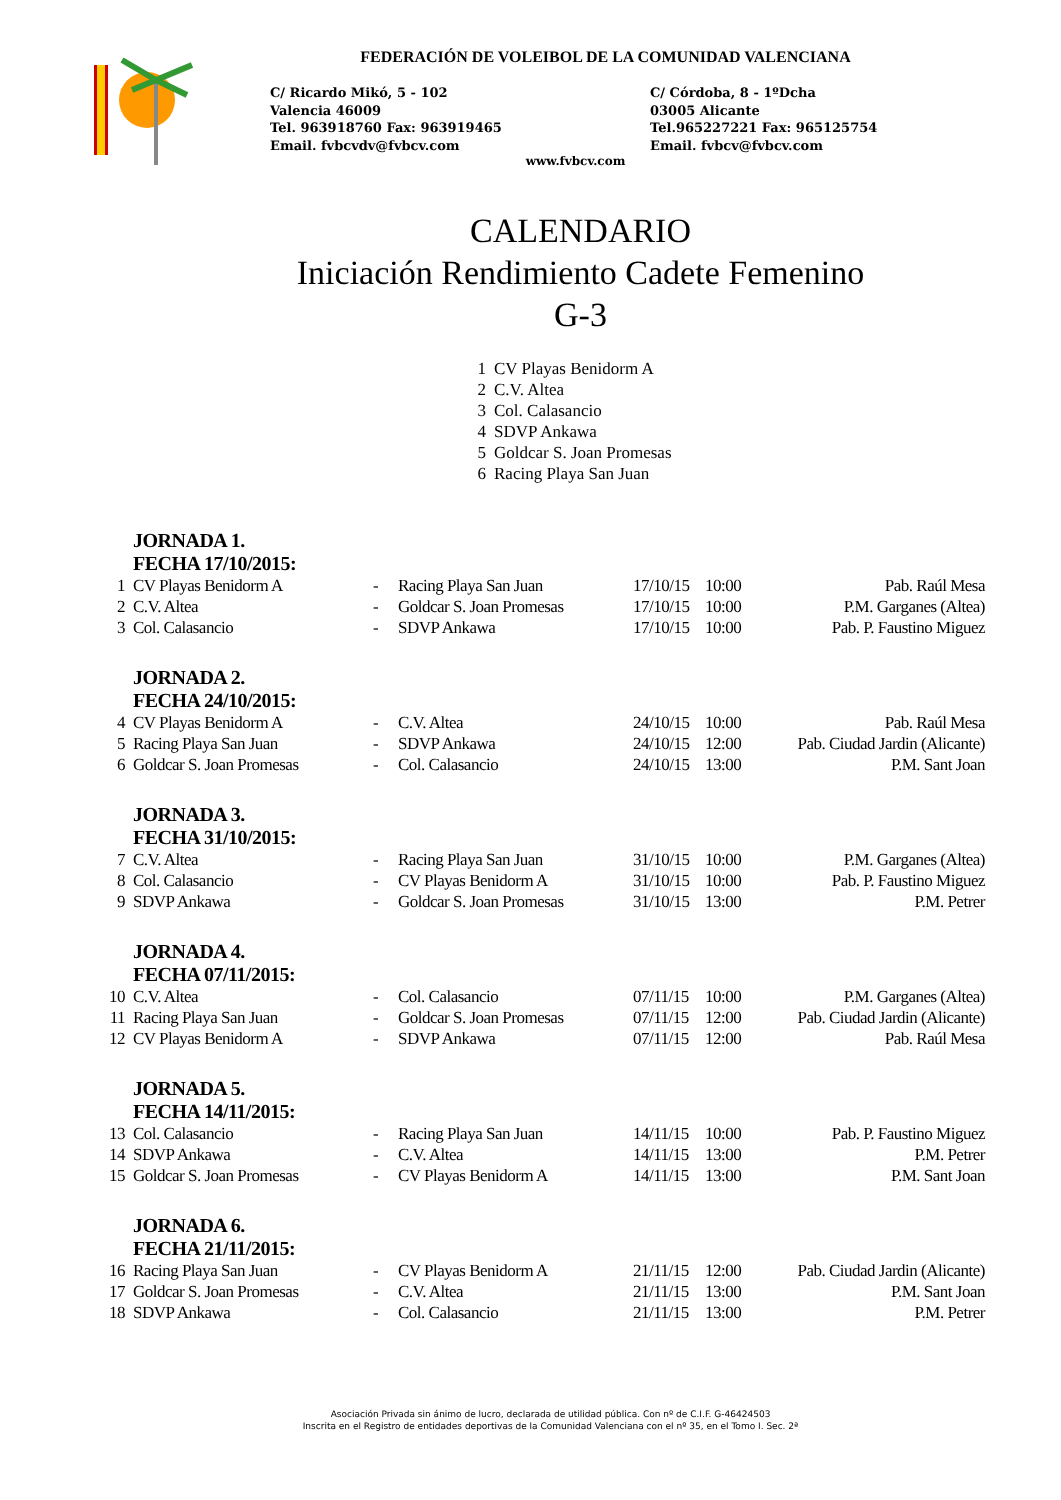FEDERACIÓN DE VOLEIBOL DE LA COMUNIDAD VALENCIANA
C/ Ricardo Mikó, 5 - 102
Valencia 46009
Tel. 963918760 Fax: 963919465
Email. fvbcvdv@fvbcv.com
C/ Córdoba, 8 - 1ºDcha
03005 Alicante
Tel.965227221 Fax: 965125754
Email. fvbcv@fvbcv.com
www.fvbcv.com
CALENDARIO
Iniciación Rendimiento Cadete Femenino
G-3
1 CV Playas Benidorm A
2 C.V. Altea
3 Col. Calasancio
4 SDVP Ankawa
5 Goldcar S. Joan Promesas
6 Racing Playa San Juan
| | JORNADA 1. FECHA 17/10/2015: | | | | | |
| 1 | CV Playas Benidorm A | - | Racing Playa San Juan | 17/10/15 | 10:00 | Pab. Raúl Mesa |
| 2 | C.V. Altea | - | Goldcar S. Joan Promesas | 17/10/15 | 10:00 | P.M. Garganes (Altea) |
| 3 | Col. Calasancio | - | SDVP Ankawa | 17/10/15 | 10:00 | Pab. P. Faustino Miguez |
| | JORNADA 2. FECHA 24/10/2015: | | | | | |
| 4 | CV Playas Benidorm A | - | C.V. Altea | 24/10/15 | 10:00 | Pab. Raúl Mesa |
| 5 | Racing Playa San Juan | - | SDVP Ankawa | 24/10/15 | 12:00 | Pab. Ciudad Jardin (Alicante) |
| 6 | Goldcar S. Joan Promesas | - | Col. Calasancio | 24/10/15 | 13:00 | P.M. Sant Joan |
| | JORNADA 3. FECHA 31/10/2015: | | | | | |
| 7 | C.V. Altea | - | Racing Playa San Juan | 31/10/15 | 10:00 | P.M. Garganes (Altea) |
| 8 | Col. Calasancio | - | CV Playas Benidorm A | 31/10/15 | 10:00 | Pab. P. Faustino Miguez |
| 9 | SDVP Ankawa | - | Goldcar S. Joan Promesas | 31/10/15 | 13:00 | P.M. Petrer |
| | JORNADA 4. FECHA 07/11/2015: | | | | | |
| 10 | C.V. Altea | - | Col. Calasancio | 07/11/15 | 10:00 | P.M. Garganes (Altea) |
| 11 | Racing Playa San Juan | - | Goldcar S. Joan Promesas | 07/11/15 | 12:00 | Pab. Ciudad Jardin (Alicante) |
| 12 | CV Playas Benidorm A | - | SDVP Ankawa | 07/11/15 | 12:00 | Pab. Raúl Mesa |
| | JORNADA 5. FECHA 14/11/2015: | | | | | |
| 13 | Col. Calasancio | - | Racing Playa San Juan | 14/11/15 | 10:00 | Pab. P. Faustino Miguez |
| 14 | SDVP Ankawa | - | C.V. Altea | 14/11/15 | 13:00 | P.M. Petrer |
| 15 | Goldcar S. Joan Promesas | - | CV Playas Benidorm A | 14/11/15 | 13:00 | P.M. Sant Joan |
| | JORNADA 6. FECHA 21/11/2015: | | | | | |
| 16 | Racing Playa San Juan | - | CV Playas Benidorm A | 21/11/15 | 12:00 | Pab. Ciudad Jardin (Alicante) |
| 17 | Goldcar S. Joan Promesas | - | C.V. Altea | 21/11/15 | 13:00 | P.M. Sant Joan |
| 18 | SDVP Ankawa | - | Col. Calasancio | 21/11/15 | 13:00 | P.M. Petrer |
Asociación Privada sin ánimo de lucro, declarada de utilidad pública. Con nº de C.I.F. G-46424503
Inscrita en el Registro de entidades deportivas de la Comunidad Valenciana con el nº 35, en el Tomo I. Sec. 2ª